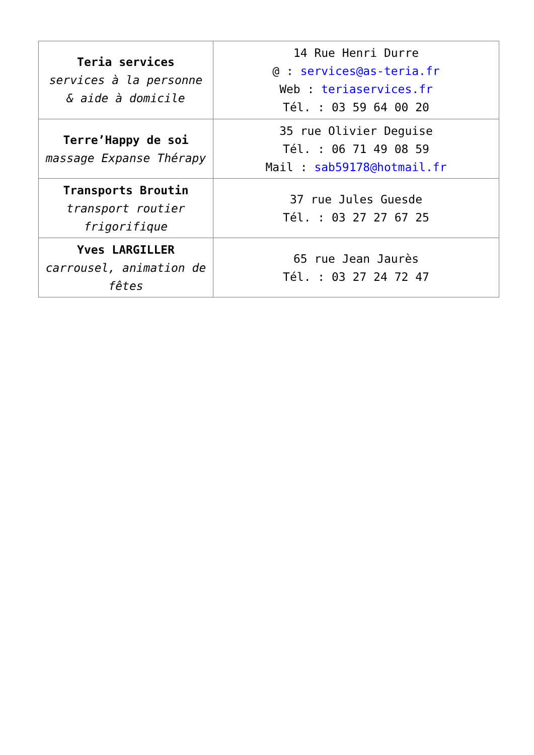| Teria services services à la personne & aide à domicile | 14 Rue Henri Durre @ : services@as-teria.fr Web : teriaservices.fr Tél. : 03 59 64 00 20 |
| Terre’Happy de soi massage Expanse Thérapy | 35 rue Olivier Deguise Tél. : 06 71 49 08 59 Mail : sab59178@hotmail.fr |
| Transports Broutin transport routier frigorifique | 37 rue Jules Guesde Tél. : 03 27 27 67 25 |
| Yves LARGILLER carrousel, animation de fêtes | 65 rue Jean Jaurès Tél. : 03 27 24 72 47 |